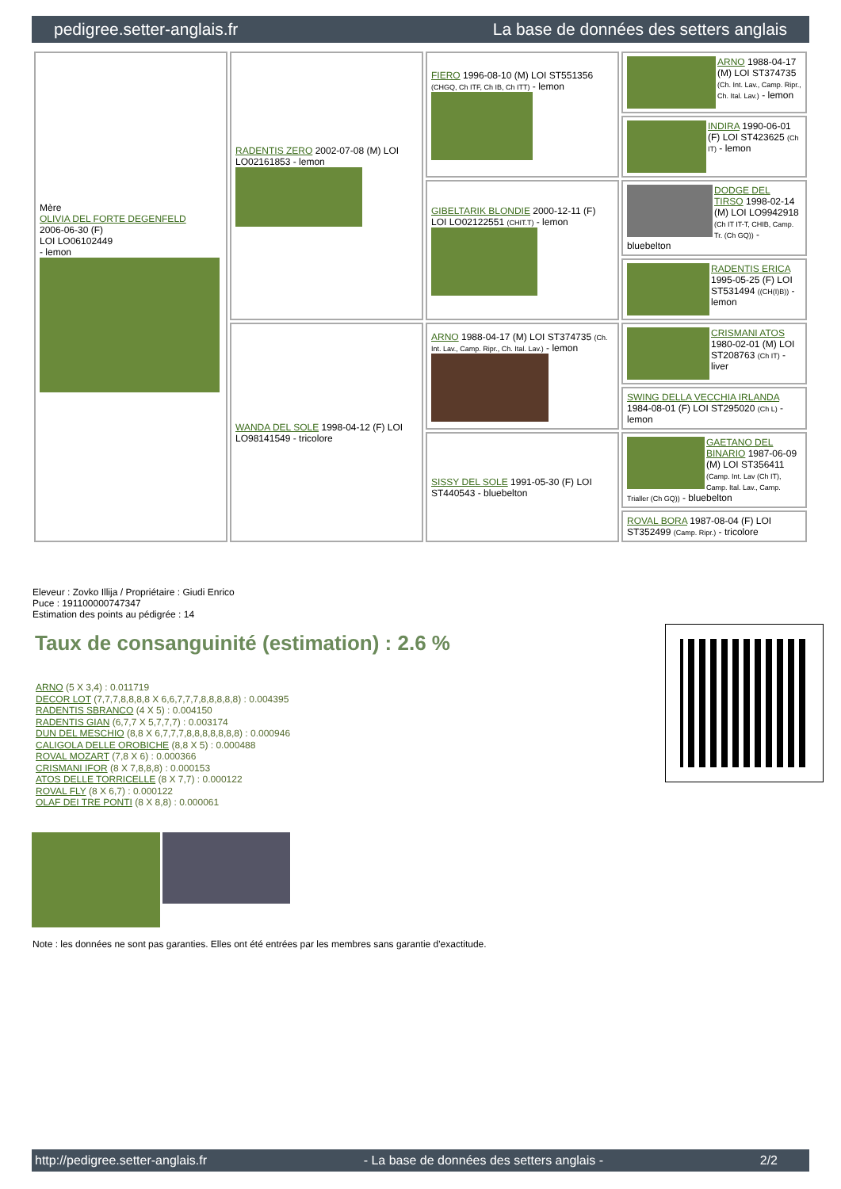pedigree.setter-anglais.fr La base de données des setters anglais
| Mère OLIVIA DEL FORTE DEGENFELD 2006-06-30 (F) LOI LO06102449 - lemon | RADENTIS ZERO 2002-07-08 (M) LOI LO02161853 - lemon | FIERO 1996-08-10 (M) LOI ST551356 (CHGQ, Ch ITF, Ch IB, Ch ITT) - lemon | ARNO 1988-04-17 (M) LOI ST374735 (Ch. Int. Lav., Camp. Ripr., Ch. Ital. Lav.) - lemon |
| | | | INDIRA 1990-06-01 (F) LOI ST423625 (Ch IT) - lemon |
| | | GIBELTARIK BLONDIE 2000-12-11 (F) LOI LO02122551 (CHIT.T) - lemon | DODGE DEL TIRSO 1998-02-14 (M) LOI LO9942918 (Ch IT IT-T, CHIB, Camp. Tr. (Ch GQ)) - bluebelton |
| | | | RADENTIS ERICA 1995-05-25 (F) LOI ST531494 ((CH(I)B)) - lemon |
| | WANDA DEL SOLE 1998-04-12 (F) LOI LO98141549 - tricolore | ARNO 1988-04-17 (M) LOI ST374735 (Ch. Int. Lav., Camp. Ripr., Ch. Ital. Lav.) - lemon | CRISMANI ATOS 1980-02-01 (M) LOI ST208763 (Ch IT) - liver |
| | | | SWING DELLA VECCHIA IRLANDA 1984-08-01 (F) LOI ST295020 (Ch L) - lemon |
| | | SISSY DEL SOLE 1991-05-30 (F) LOI ST440543 - bluebelton | GAETANO DEL BINARIO 1987-06-09 (M) LOI ST356411 (Camp. Int. Lav (Ch IT), Camp. Ital. Lav., Camp. Trialler (Ch GQ)) - bluebelton |
| | | | ROVAL BORA 1987-08-04 (F) LOI ST352499 (Camp. Ripr.) - tricolore |
Eleveur : Zovko Illija / Propriétaire : Giudi Enrico
Puce : 191100000747347
Estimation des points au pédigrée : 14
Taux de consanguinité (estimation) : 2.6 %
ARNO (5 X 3,4) : 0.011719
DECOR LOT (7,7,7,8,8,8,8 X 6,6,7,7,7,8,8,8,8,8) : 0.004395
RADENTIS SBRANCO (4 X 5) : 0.004150
RADENTIS GIAN (6,7,7 X 5,7,7,7) : 0.003174
DUN DEL MESCHIO (8,8 X 6,7,7,7,8,8,8,8,8,8,8) : 0.000946
CALIGOLA DELLE OROBICHE (8,8 X 5) : 0.000488
ROVAL MOZART (7,8 X 6) : 0.000366
CRISMANI IFOR (8 X 7,8,8,8) : 0.000153
ATOS DELLE TORRICELLE (8 X 7,7) : 0.000122
ROVAL FLY (8 X 6,7) : 0.000122
OLAF DEI TRE PONTI (8 X 8,8) : 0.000061
Note : les données ne sont pas garanties. Elles ont été entrées par les membres sans garantie d'exactitude.
http://pedigree.setter-anglais.fr - La base de données des setters anglais - 2/2